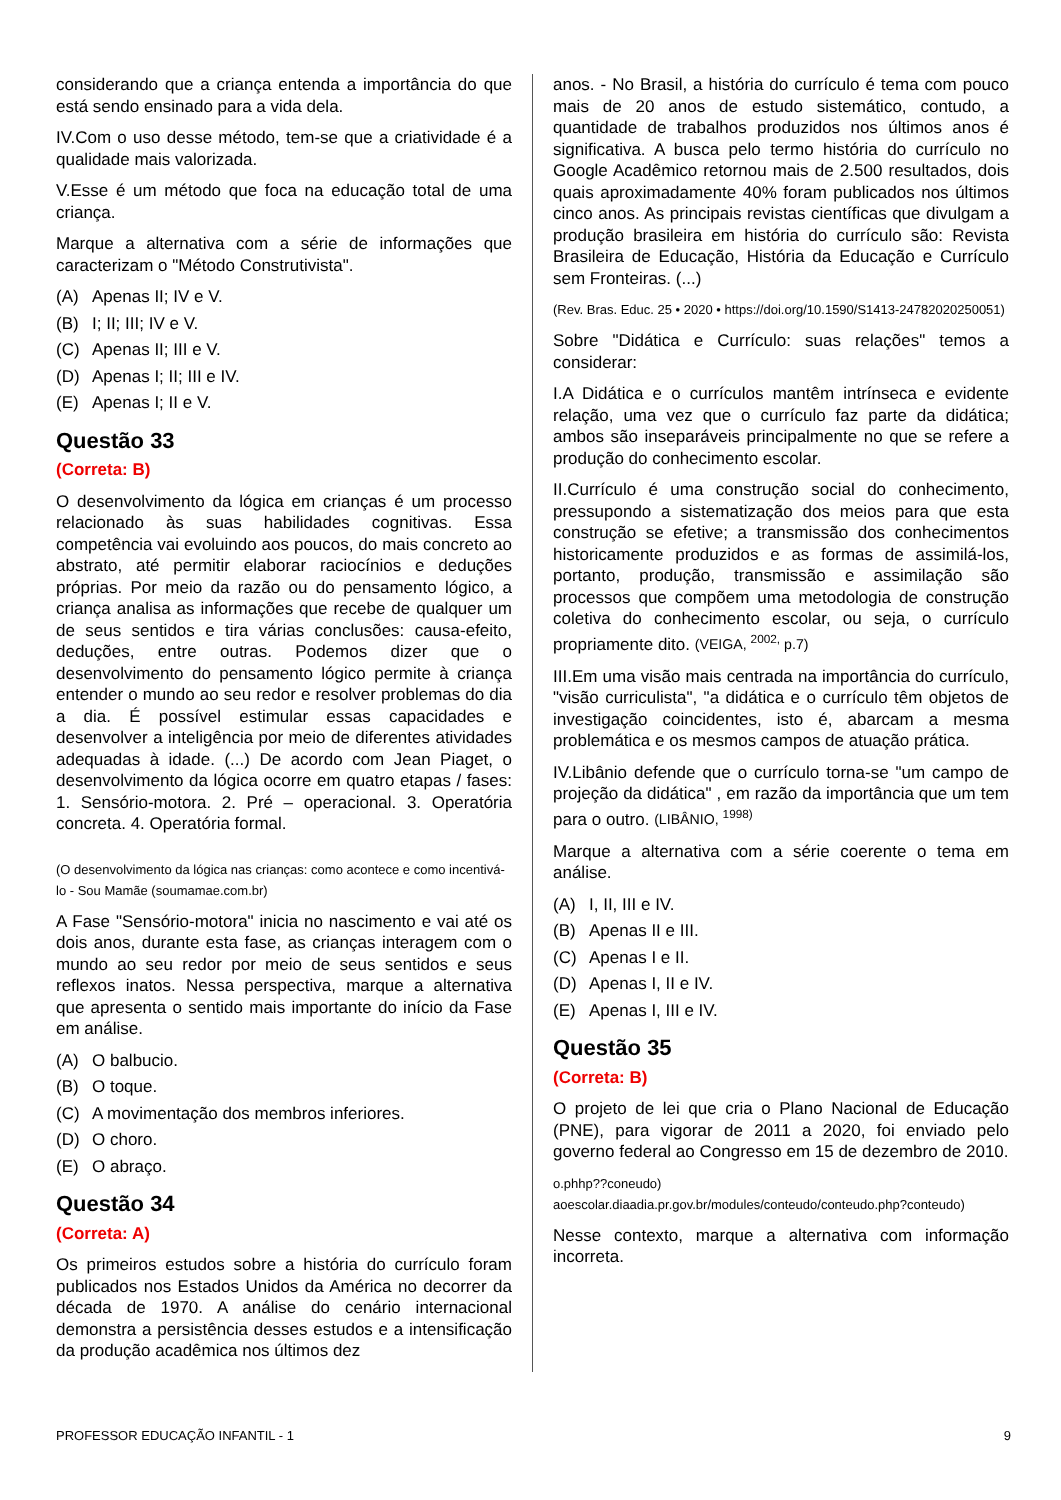considerando que a criança entenda a importância do que está sendo ensinado para a vida dela.
IV.Com o uso desse método, tem-se que a criatividade é a qualidade mais valorizada.
V.Esse é um método que foca na educação total de uma criança.
Marque a alternativa com a série de informações que caracterizam o "Método Construtivista".
(A) Apenas II; IV e V.
(B) I; II; III; IV e V.
(C) Apenas II; III e V.
(D) Apenas I; II; III e IV.
(E) Apenas I; II e V.
Questão 33
(Correta: B)
O desenvolvimento da lógica em crianças é um processo relacionado às suas habilidades cognitivas. Essa competência vai evoluindo aos poucos, do mais concreto ao abstrato, até permitir elaborar raciocínios e deduções próprias. Por meio da razão ou do pensamento lógico, a criança analisa as informações que recebe de qualquer um de seus sentidos e tira várias conclusões: causa-efeito, deduções, entre outras. Podemos dizer que o desenvolvimento do pensamento lógico permite à criança entender o mundo ao seu redor e resolver problemas do dia a dia. É possível estimular essas capacidades e desenvolver a inteligência por meio de diferentes atividades adequadas à idade. (...) De acordo com Jean Piaget, o desenvolvimento da lógica ocorre em quatro etapas / fases: 1. Sensório-motora. 2. Pré – operacional. 3. Operatória concreta. 4. Operatória formal.
(O desenvolvimento da lógica nas crianças: como acontece e como incentivá-lo - Sou Mamãe (soumamae.com.br)
A Fase "Sensório-motora" inicia no nascimento e vai até os dois anos, durante esta fase, as crianças interagem com o mundo ao seu redor por meio de seus sentidos e seus reflexos inatos. Nessa perspectiva, marque a alternativa que apresenta o sentido mais importante do início da Fase em análise.
(A) O balbucio.
(B) O toque.
(C) A movimentação dos membros inferiores.
(D) O choro.
(E) O abraço.
Questão 34
(Correta: A)
Os primeiros estudos sobre a história do currículo foram publicados nos Estados Unidos da América no decorrer da década de 1970. A análise do cenário internacional demonstra a persistência desses estudos e a intensificação da produção acadêmica nos últimos dez
anos. - No Brasil, a história do currículo é tema com pouco mais de 20 anos de estudo sistemático, contudo, a quantidade de trabalhos produzidos nos últimos anos é significativa. A busca pelo termo história do currículo no Google Acadêmico retornou mais de 2.500 resultados, dois quais aproximadamente 40% foram publicados nos últimos cinco anos. As principais revistas científicas que divulgam a produção brasileira em história do currículo são: Revista Brasileira de Educação, História da Educação e Currículo sem Fronteiras. (...)
(Rev. Bras. Educ. 25 • 2020 • https://doi.org/10.1590/S1413-24782020250051)
Sobre "Didática e Currículo: suas relações" temos a considerar:
I.A Didática e o currículos mantêm intrínseca e evidente relação, uma vez que o currículo faz parte da didática; ambos são inseparáveis principalmente no que se refere a produção do conhecimento escolar.
II.Currículo é uma construção social do conhecimento, pressupondo a sistematização dos meios para que esta construção se efetive; a transmissão dos conhecimentos historicamente produzidos e as formas de assimilá-los, portanto, produção, transmissão e assimilação são processos que compõem uma metodologia de construção coletiva do conhecimento escolar, ou seja, o currículo propriamente dito. (VEIGA, <sup>2002,</sup> p.7)
III.Em uma visão mais centrada na importância do currículo, "visão curriculista", "a didática e o currículo têm objetos de investigação coincidentes, isto é, abarcam a mesma problemática e os mesmos campos de atuação prática.
IV.Libânio defende que o currículo torna-se "um campo de projeção da didática" , em razão da importância que um tem para o outro. (LIBÂNIO, <sup>1998)</sup>
Marque a alternativa com a série coerente o tema em análise.
(A) I, II, III e IV.
(B) Apenas II e III.
(C) Apenas I e II.
(D) Apenas I, II e IV.
(E) Apenas I, III e IV.
Questão 35
(Correta: B)
O projeto de lei que cria o Plano Nacional de Educação (PNE), para vigorar de 2011 a 2020, foi enviado pelo governo federal ao Congresso em 15 de dezembro de 2010.
o.phhp??coneudo)
aoescolar.diaadia.pr.gov.br/modules/conteudo/conteudo.php?conteudo)
Nesse contexto, marque a alternativa com informação incorreta.
PROFESSOR EDUCAÇÃO INFANTIL - 1 9